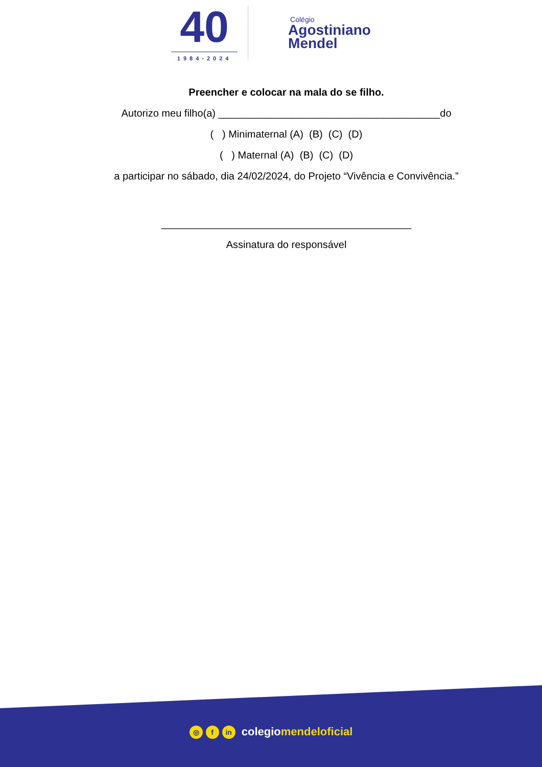40
1984-2024
Colégio
Agostiniano
Mendel
Preencher e colocar na mala do se filho.
Autorizo meu filho(a) _______________________________________do
( ) Minimaternal (A) (B) (C) (D)
( ) Maternal (A) (B) (C) (D)
a participar no sábado, dia 24/02/2024, do Projeto “Vivência e Convivência.”
____________________________________________
Assinatura do responsável
◎ f in colegiomendeloficial